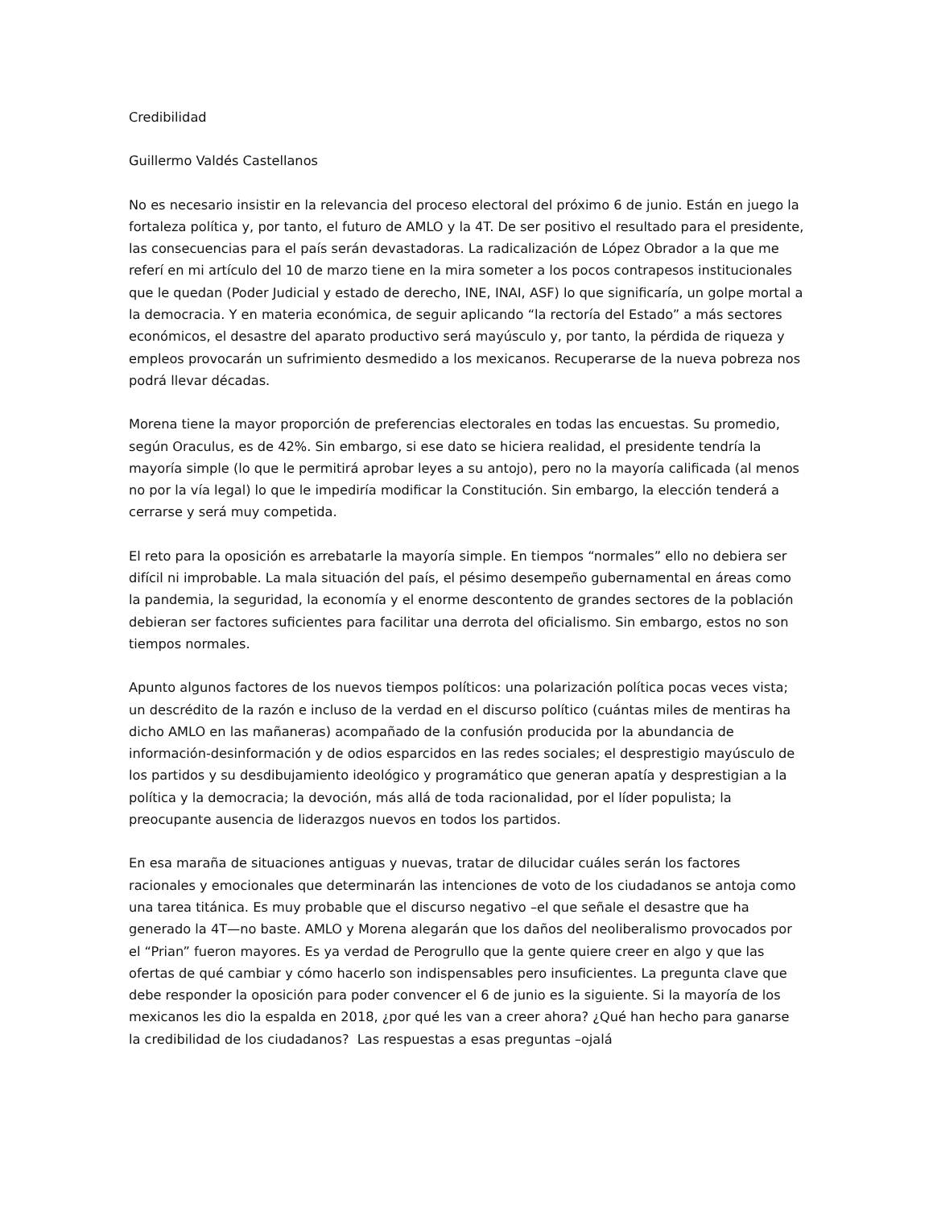Credibilidad
Guillermo Valdés Castellanos
No es necesario insistir en la relevancia del proceso electoral del próximo 6 de junio. Están en juego la fortaleza política y, por tanto, el futuro de AMLO y la 4T. De ser positivo el resultado para el presidente, las consecuencias para el país serán devastadoras. La radicalización de López Obrador a la que me referí en mi artículo del 10 de marzo tiene en la mira someter a los pocos contrapesos institucionales que le quedan (Poder Judicial y estado de derecho, INE, INAI, ASF) lo que significaría, un golpe mortal a la democracia. Y en materia económica, de seguir aplicando “la rectoría del Estado” a más sectores económicos, el desastre del aparato productivo será mayúsculo y, por tanto, la pérdida de riqueza y empleos provocarán un sufrimiento desmedido a los mexicanos. Recuperarse de la nueva pobreza nos podrá llevar décadas.
Morena tiene la mayor proporción de preferencias electorales en todas las encuestas. Su promedio, según Oraculus, es de 42%. Sin embargo, si ese dato se hiciera realidad, el presidente tendría la mayoría simple (lo que le permitirá aprobar leyes a su antojo), pero no la mayoría calificada (al menos no por la vía legal) lo que le impediría modificar la Constitución. Sin embargo, la elección tenderá a cerrarse y será muy competida.
El reto para la oposición es arrebatarle la mayoría simple. En tiempos “normales” ello no debiera ser difícil ni improbable. La mala situación del país, el pésimo desempeño gubernamental en áreas como la pandemia, la seguridad, la economía y el enorme descontento de grandes sectores de la población debieran ser factores suficientes para facilitar una derrota del oficialismo. Sin embargo, estos no son tiempos normales.
Apunto algunos factores de los nuevos tiempos políticos: una polarización política pocas veces vista; un descrédito de la razón e incluso de la verdad en el discurso político (cuántas miles de mentiras ha dicho AMLO en las mañaneras) acompañado de la confusión producida por la abundancia de información-desinformación y de odios esparcidos en las redes sociales; el desprestigio mayúsculo de los partidos y su desdibujamiento ideológico y programático que generan apatía y desprestigian a la política y la democracia; la devoción, más allá de toda racionalidad, por el líder populista; la preocupante ausencia de liderazgos nuevos en todos los partidos.
En esa maraña de situaciones antiguas y nuevas, tratar de dilucidar cuáles serán los factores racionales y emocionales que determinarán las intenciones de voto de los ciudadanos se antoja como una tarea titánica. Es muy probable que el discurso negativo –el que señale el desastre que ha generado la 4T—no baste. AMLO y Morena alegarán que los daños del neoliberalismo provocados por el “Prian” fueron mayores. Es ya verdad de Perogrullo que la gente quiere creer en algo y que las ofertas de qué cambiar y cómo hacerlo son indispensables pero insuficientes. La pregunta clave que debe responder la oposición para poder convencer el 6 de junio es la siguiente. Si la mayoría de los mexicanos les dio la espalda en 2018, ¿por qué les van a creer ahora? ¿Qué han hecho para ganarse la credibilidad de los ciudadanos? Las respuestas a esas preguntas –ojalá